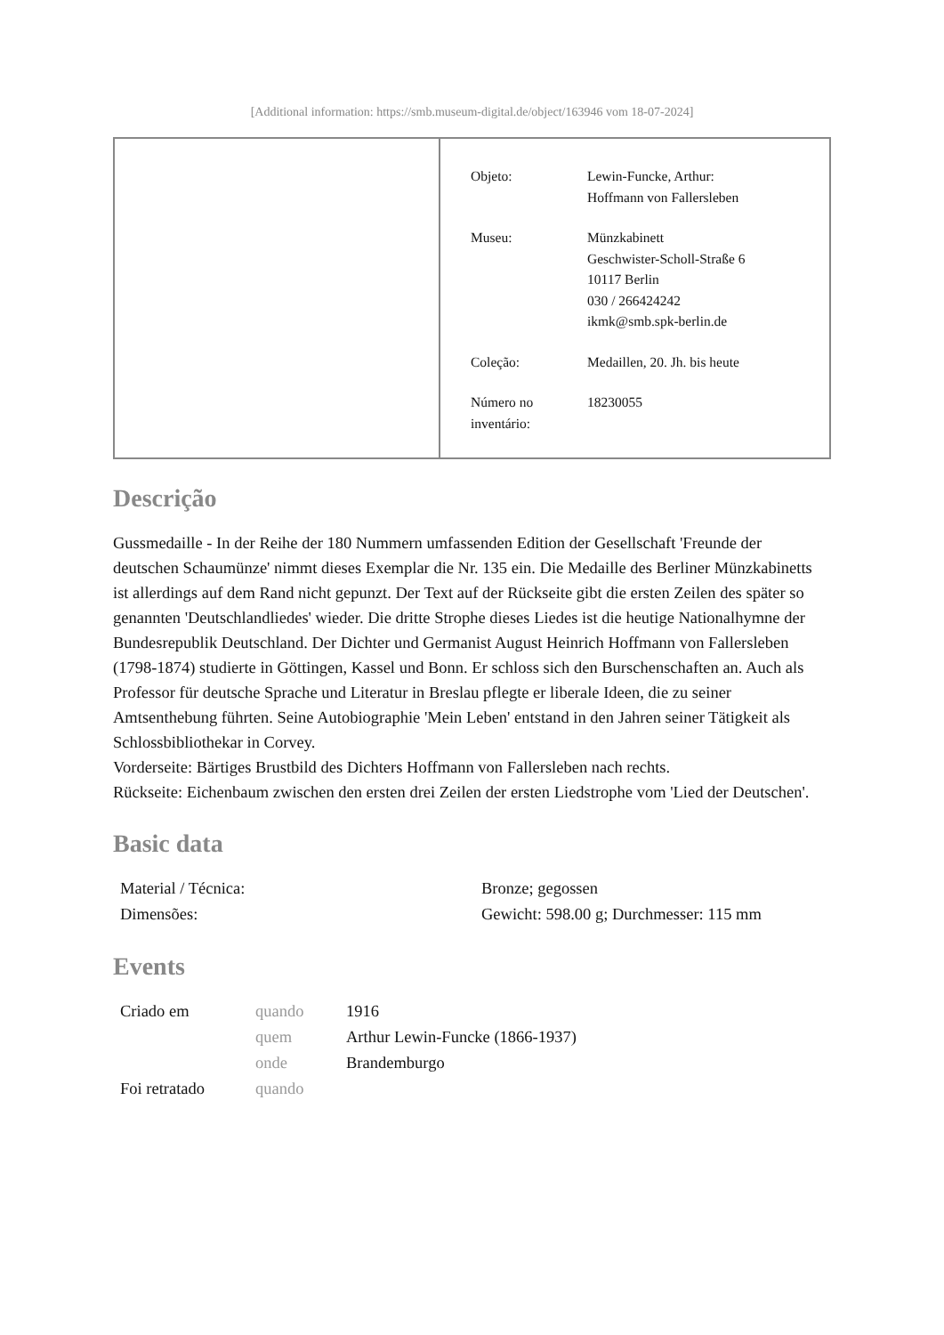[Additional information: https://smb.museum-digital.de/object/163946 vom 18-07-2024]
| Objeto: | Lewin-Funcke, Arthur: Hoffmann von Fallersleben |
| Museu: | Münzkabinett Geschwister-Scholl-Straße 6 10117 Berlin 030 / 266424242 ikmk@smb.spk-berlin.de |
| Coleção: | Medaillen, 20. Jh. bis heute |
| Número no inventário: | 18230055 |
Descrição
Gussmedaille - In der Reihe der 180 Nummern umfassenden Edition der Gesellschaft 'Freunde der deutschen Schaumünze' nimmt dieses Exemplar die Nr. 135 ein. Die Medaille des Berliner Münzkabinetts ist allerdings auf dem Rand nicht gepunzt. Der Text auf der Rückseite gibt die ersten Zeilen des später so genannten 'Deutschlandliedes' wieder. Die dritte Strophe dieses Liedes ist die heutige Nationalhymne der Bundesrepublik Deutschland. Der Dichter und Germanist August Heinrich Hoffmann von Fallersleben (1798-1874) studierte in Göttingen, Kassel und Bonn. Er schloss sich den Burschenschaften an. Auch als Professor für deutsche Sprache und Literatur in Breslau pflegte er liberale Ideen, die zu seiner Amtsenthebung führten. Seine Autobiographie 'Mein Leben' entstand in den Jahren seiner Tätigkeit als Schlossbibliothekar in Corvey.
Vorderseite: Bärtiges Brustbild des Dichters Hoffmann von Fallersleben nach rechts.
Rückseite: Eichenbaum zwischen den ersten drei Zeilen der ersten Liedstrophe vom 'Lied der Deutschen'.
Basic data
| Material / Técnica: | Bronze; gegossen |
| Dimensões: | Gewicht: 598.00 g; Durchmesser: 115 mm |
Events
| Criado em | quando | 1916 |
| | quem | Arthur Lewin-Funcke (1866-1937) |
| | onde | Brandemburgo |
| Foi retratado | quando | |